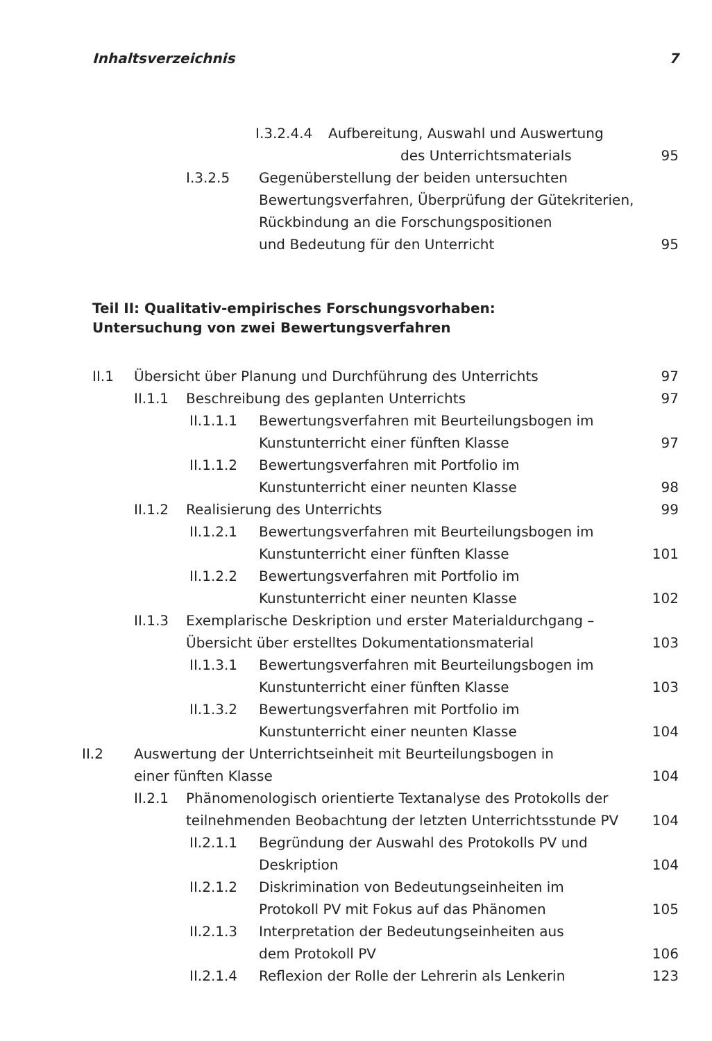Inhaltsverzeichnis 7
I.3.2.4.4 Aufbereitung, Auswahl und Auswertung
des Unterrichtsmaterials
95
I.3.2.5 Gegenüberstellung der beiden untersuchten
Bewertungsverfahren, Überprüfung der Gütekriterien,
Rückbindung an die Forschungspositionen
und Bedeutung für den Unterricht
95
Teil II: Qualitativ-empirisches Forschungsvorhaben:
Untersuchung von zwei Bewertungsverfahren
II.1 Übersicht über Planung und Durchführung des Unterrichts 97
II.1.1 Beschreibung des geplanten Unterrichts 97
II.1.1.1 Bewertungsverfahren mit Beurteilungsbogen im
Kunstunterricht einer fünften Klasse
97
II.1.1.2 Bewertungsverfahren mit Portfolio im
Kunstunterricht einer neunten Klasse
98
II.1.2 Realisierung des Unterrichts 99
II.1.2.1 Bewertungsverfahren mit Beurteilungsbogen im
Kunstunterricht einer fünften Klasse
101
II.1.2.2 Bewertungsverfahren mit Portfolio im
Kunstunterricht einer neunten Klasse
102
II.1.3 Exemplarische Deskription und erster Materialdurchgang –
Übersicht über erstelltes Dokumentationsmaterial
103
II.1.3.1 Bewertungsverfahren mit Beurteilungsbogen im
Kunstunterricht einer fünften Klasse
103
II.1.3.2 Bewertungsverfahren mit Portfolio im
Kunstunterricht einer neunten Klasse
104
II.2 Auswertung der Unterrichtseinheit mit Beurteilungsbogen in
einer fünften Klasse
104
II.2.1 Phänomenologisch orientierte Textanalyse des Protokolls der
teilnehmenden Beobachtung der letzten Unterrichtsstunde PV
104
II.2.1.1 Begründung der Auswahl des Protokolls PV und
Deskription
104
II.2.1.2 Diskrimination von Bedeutungseinheiten im
Protokoll PV mit Fokus auf das Phänomen
105
II.2.1.3 Interpretation der Bedeutungseinheiten aus
dem Protokoll PV
106
II.2.1.4 Reflexion der Rolle der Lehrerin als Lenkerin 123